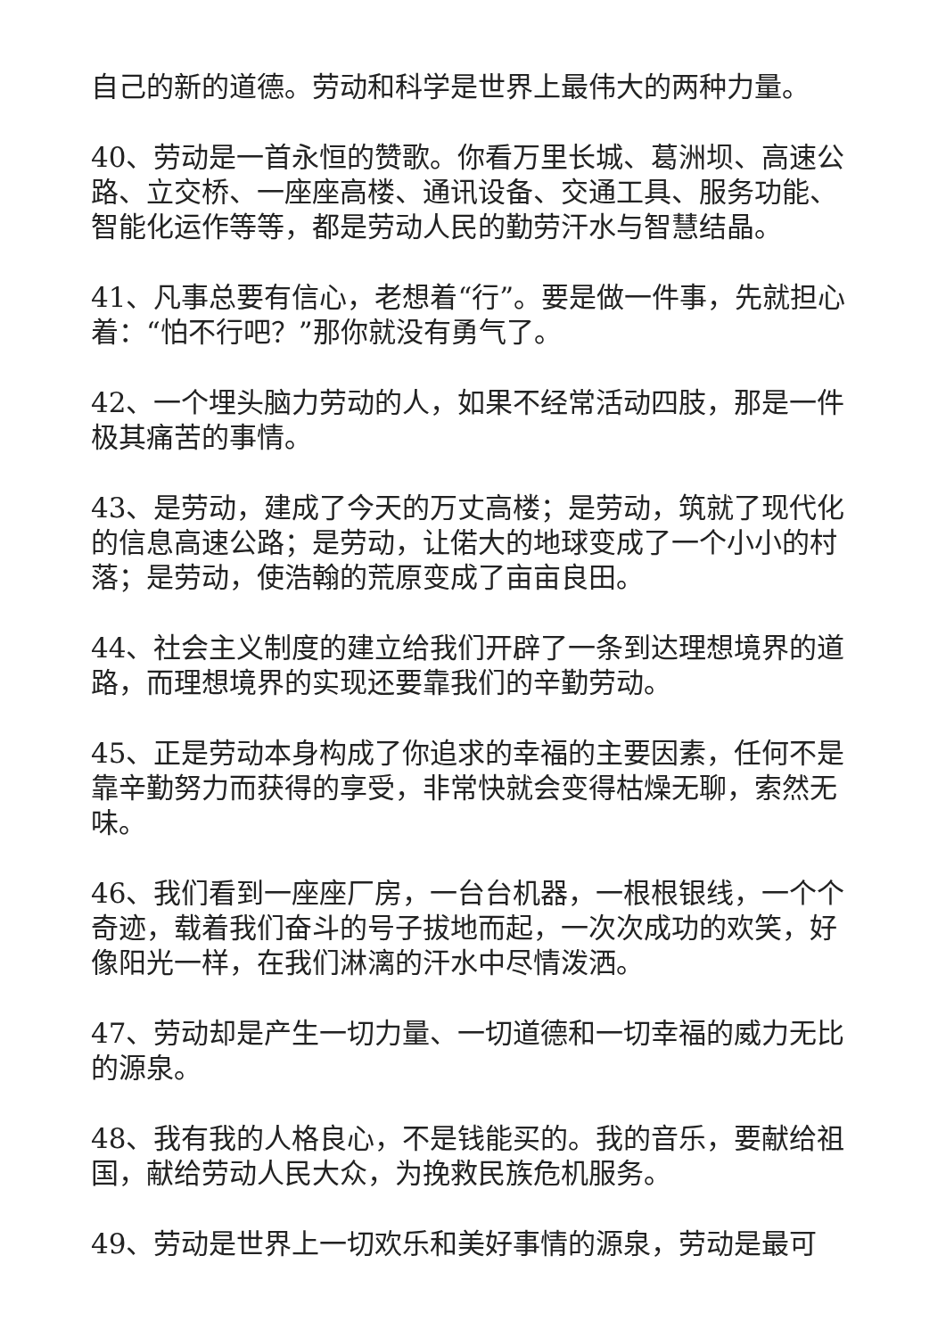自己的新的道德。劳动和科学是世界上最伟大的两种力量。
40、劳动是一首永恒的赞歌。你看万里长城、葛洲坝、高速公路、立交桥、一座座高楼、通讯设备、交通工具、服务功能、智能化运作等等，都是劳动人民的勤劳汗水与智慧结晶。
41、凡事总要有信心，老想着“行”。要是做一件事，先就担心着：“怕不行吧？”那你就没有勇气了。
42、一个埋头脑力劳动的人，如果不经常活动四肢，那是一件极其痛苦的事情。
43、是劳动，建成了今天的万丈高楼；是劳动，筑就了现代化的信息高速公路；是劳动，让偌大的地球变成了一个小小的村落；是劳动，使浩翰的荒原变成了亩亩良田。
44、社会主义制度的建立给我们开辟了一条到达理想境界的道路，而理想境界的实现还要靠我们的辛勤劳动。
45、正是劳动本身构成了你追求的幸福的主要因素，任何不是靠辛勤努力而获得的享受，非常快就会变得枯燥无聊，索然无味。
46、我们看到一座座厂房，一台台机器，一根根银线，一个个奇迹，载着我们奋斗的号子拔地而起，一次次成功的欢笑，好像阳光一样，在我们淋漓的汗水中尽情泼洒。
47、劳动却是产生一切力量、一切道德和一切幸福的威力无比的源泉。
48、我有我的人格良心，不是钱能买的。我的音乐，要献给祖国，献给劳动人民大众，为挽救民族危机服务。
49、劳动是世界上一切欢乐和美好事情的源泉，劳动是最可